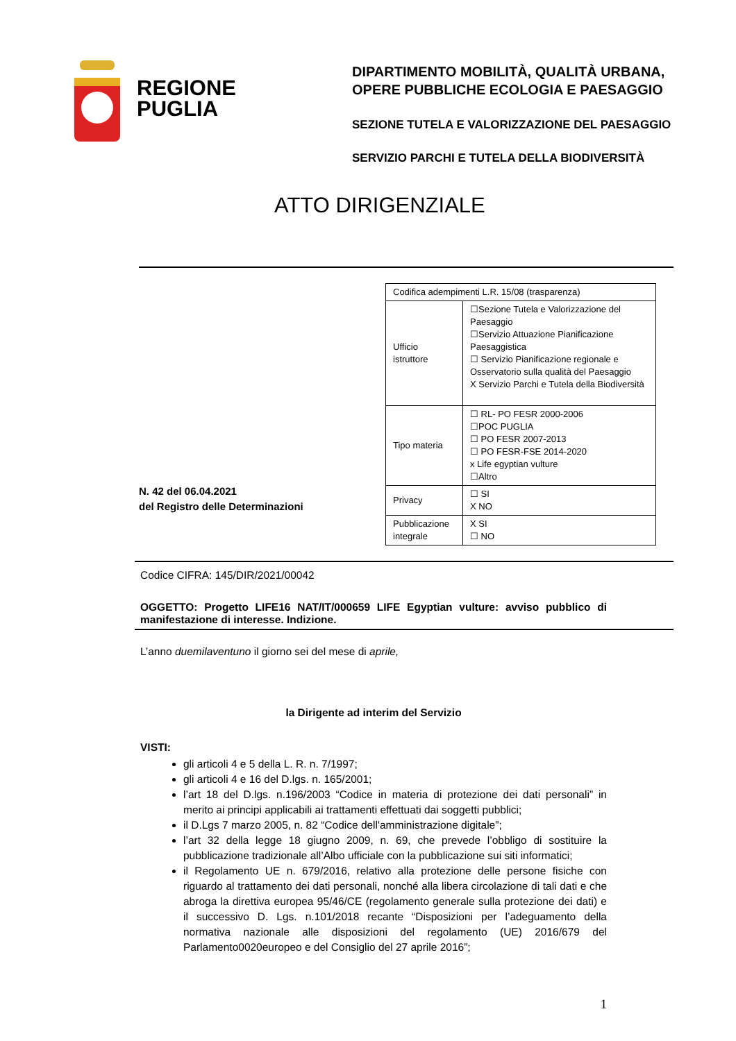REGIONE
PUGLIA
DIPARTIMENTO MOBILITÀ, QUALITÀ URBANA,
OPERE PUBBLICHE ECOLOGIA E PAESAGGIO
SEZIONE TUTELA E VALORIZZAZIONE DEL PAESAGGIO
SERVIZIO PARCHI E TUTELA DELLA BIODIVERSITÀ
ATTO DIRIGENZIALE
N. 42 del 06.04.2021
del Registro delle Determinazioni
| Codifica adempimenti L.R. 15/08 (trasparenza) | |
| Ufficio istruttore | ☐Sezione Tutela e Valorizzazione del Paesaggio ☐Servizio Attuazione Pianificazione Paesaggistica ☐ Servizio Pianificazione regionale e Osservatorio sulla qualità del Paesaggio X Servizio Parchi e Tutela della Biodiversità |
| Tipo materia | ☐ RL- PO FESR 2000-2006 ☐POC PUGLIA ☐ PO FESR 2007-2013 ☐ PO FESR-FSE 2014-2020 x Life egyptian vulture ☐Altro |
| Privacy | ☐ SI X NO |
| Pubblicazione integrale | X SI ☐ NO |
Codice CIFRA: 145/DIR/2021/00042
OGGETTO: Progetto LIFE16 NAT/IT/000659 LIFE Egyptian vulture: avviso pubblico di manifestazione di interesse. Indizione.
L’anno duemilaventuno il giorno sei del mese di aprile,
la Dirigente ad interim del Servizio
VISTI:
gli articoli 4 e 5 della L. R. n. 7/1997;
gli articoli 4 e 16 del D.lgs. n. 165/2001;
l’art 18 del D.lgs. n.196/2003 “Codice in materia di protezione dei dati personali” in merito ai principi applicabili ai trattamenti effettuati dai soggetti pubblici;
il D.Lgs 7 marzo 2005, n. 82 “Codice dell'amministrazione digitale”;
l’art 32 della legge 18 giugno 2009, n. 69, che prevede l’obbligo di sostituire la pubblicazione tradizionale all’Albo ufficiale con la pubblicazione sui siti informatici;
il Regolamento UE n. 679/2016, relativo alla protezione delle persone fisiche con riguardo al trattamento dei dati personali, nonché alla libera circolazione di tali dati e che abroga la direttiva europea 95/46/CE (regolamento generale sulla protezione dei dati) e il successivo D. Lgs. n.101/2018 recante “Disposizioni per l’adeguamento della normativa nazionale alle disposizioni del regolamento (UE) 2016/679 del Parlamento0020europeo e del Consiglio del 27 aprile 2016”;
1